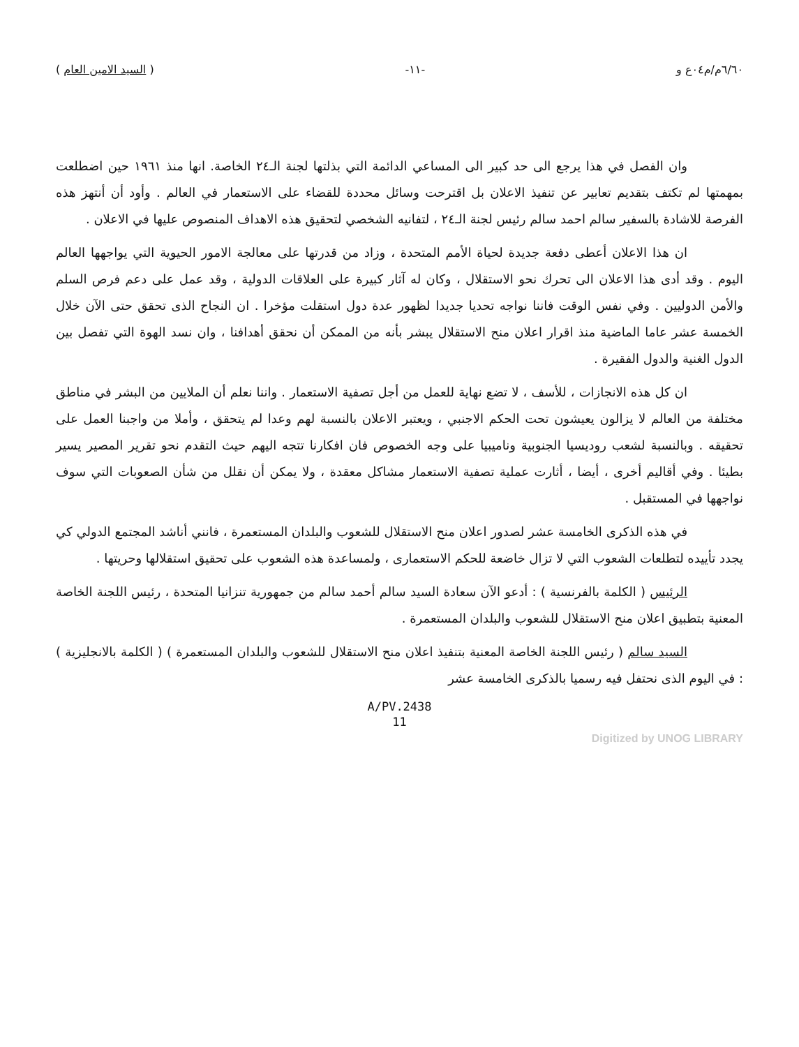٦/٦٠م/م٠٤ع و -١١- ( السيد الامين العام )
وان الفصل في هذا يرجع الى حد كبير الى المساعي الدائمة التي بذلتها لجنة الـ٢٤ الخاصة. انها منذ ١٩٦١ حين اضطلعت بمهمتها لم تكتف بتقديم تعابير عن تنفيذ الاعلان بل اقترحت وسائل محددة للقضاء على الاستعمار في العالم . وأود أن أنتهز هذه الفرصة للاشادة بالسفير سالم احمد سالم رئيس لجنة الـ٢٤ ، لتفانيه الشخصي لتحقيق هذه الاهداف المنصوص عليها في الاعلان .
ان هذا الاعلان أعطى دفعة جديدة لحياة الأمم المتحدة ، وزاد من قدرتها على معالجة الامور الحيوية التي يواجهها العالم اليوم . وقد أدى هذا الاعلان الى تحرك نحو الاستقلال ، وكان له آثار كبيرة على العلاقات الدولية ، وقد عمل على دعم فرص السلم والأمن الدوليين . وفي نفس الوقت فاننا نواجه تحديا جديدا لظهور عدة دول استقلت مؤخرا . ان النجاح الذى تحقق حتى الآن خلال الخمسة عشر عاما الماضية منذ اقرار اعلان منح الاستقلال يبشر بأنه من الممكن أن نحقق أهدافنا ، وان نسد الهوة التي تفصل بين الدول الغنية والدول الفقيرة .
ان كل هذه الانجازات ، للأسف ، لا تضع نهاية للعمل من أجل تصفية الاستعمار . واننا نعلم أن الملايين من البشر في مناطق مختلفة من العالم لا يزالون يعيشون تحت الحكم الاجنبي ، ويعتبر الاعلان بالنسبة لهم وعدا لم يتحقق ، وأملا من واجبنا العمل على تحقيقه . وبالنسبة لشعب روديسيا الجنوبية وناميبيا على وجه الخصوص فان افكارنا تتجه اليهم حيث التقدم نحو تقرير المصير يسير بطيئا . وفي أقاليم أخرى ، أيضا ، أثارت عملية تصفية الاستعمار مشاكل معقدة ، ولا يمكن أن نقلل من شأن الصعوبات التي سوف نواجهها في المستقبل .
في هذه الذكرى الخامسة عشر لصدور اعلان منح الاستقلال للشعوب والبلدان المستعمرة ، فانني أناشد المجتمع الدولي كي يجدد تأييده لتطلعات الشعوب التي لا تزال خاضعة للحكم الاستعمارى ، ولمساعدة هذه الشعوب على تحقيق استقلالها وحريتها .
الرئيس ( الكلمة بالفرنسية ) : أدعو الآن سعادة السيد سالم أحمد سالم من جمهورية تنزانيا المتحدة ، رئيس اللجنة الخاصة المعنية بتطبيق اعلان منح الاستقلال للشعوب والبلدان المستعمرة .
السيد سالم ( رئيس اللجنة الخاصة المعنية بتنفيذ اعلان منح الاستقلال للشعوب والبلدان المستعمرة ) ( الكلمة بالانجليزية ) : في اليوم الذى نحتفل فيه رسميا بالذكرى الخامسة عشر
A/PV.2438
11
Digitized by UNOG LIBRARY